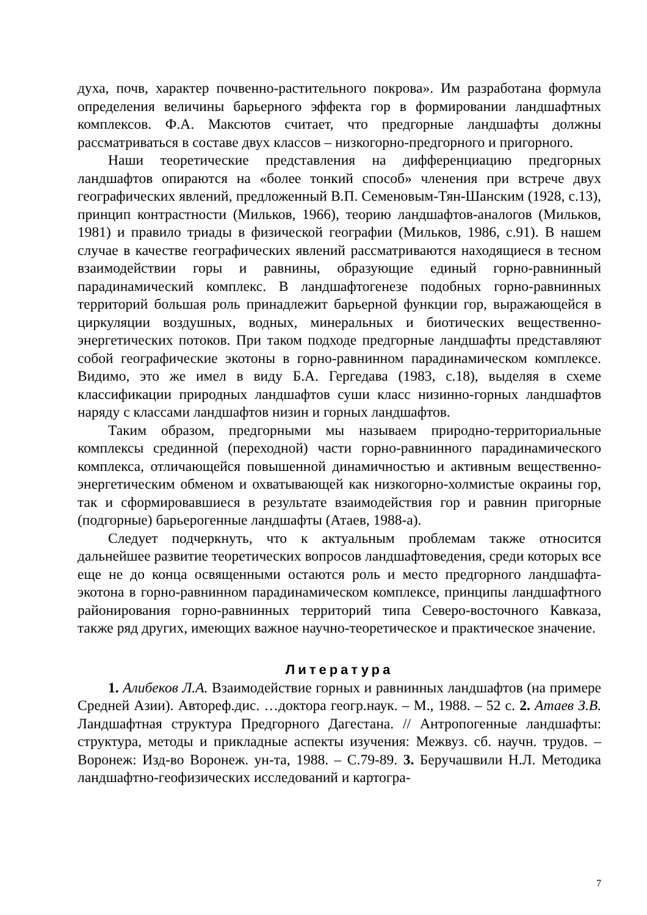духа, почв, характер почвенно-растительного покрова». Им разработана формула определения величины барьерного эффекта гор в формировании ландшафтных комплексов. Ф.А. Максютов считает, что предгорные ландшафты должны рассматриваться в составе двух классов – низкогорно-предгорного и пригорного.
Наши теоретические представления на дифференциацию предгорных ландшафтов опираются на «более тонкий способ» членения при встрече двух географических явлений, предложенный В.П. Семеновым-Тян-Шанским (1928, с.13), принцип контрастности (Мильков, 1966), теорию ландшафтов-аналогов (Мильков, 1981) и правило триады в физической географии (Мильков, 1986, с.91). В нашем случае в качестве географических явлений рассматриваются находящиеся в тесном взаимодействии горы и равнины, образующие единый горно-равнинный парадинамический комплекс. В ландшафтогенезе подобных горно-равнинных территорий большая роль принадлежит барьерной функции гор, выражающейся в циркуляции воздушных, водных, минеральных и биотических вещественно-энергетических потоков. При таком подходе предгорные ландшафты представляют собой географические экотоны в горно-равнинном парадинамическом комплексе. Видимо, это же имел в виду Б.А. Гергедава (1983, с.18), выделяя в схеме классификации природных ландшафтов суши класс низинно-горных ландшафтов наряду с классами ландшафтов низин и горных ландшафтов.
Таким образом, предгорными мы называем природно-территориальные комплексы срединной (переходной) части горно-равнинного парадинамического комплекса, отличающейся повышенной динамичностью и активным вещественно-энергетическим обменом и охватывающей как низкогорно-холмистые окраины гор, так и сформировавшиеся в результате взаимодействия гор и равнин пригорные (подгорные) барьерогенные ландшафты (Атаев, 1988-а).
Следует подчеркнуть, что к актуальным проблемам также относится дальнейшее развитие теоретических вопросов ландшафтоведения, среди которых все еще не до конца освященными остаются роль и место предгорного ландшафта-экотона в горно-равнинном парадинамическом комплексе, принципы ландшафтного районирования горно-равнинных территорий типа Северо-восточного Кавказа, также ряд других, имеющих важное научно-теоретическое и практическое значение.
Литература
1. Алибеков Л.А. Взаимодействие горных и равнинных ландшафтов (на примере Средней Азии). Автореф.дис. …доктора геогр.наук. – М., 1988. – 52 с. 2. Атаев З.В. Ландшафтная структура Предгорного Дагестана. // Антропогенные ландшафты: структура, методы и прикладные аспекты изучения: Межвуз. сб. научн. трудов. – Воронеж: Изд-во Воронеж. ун-та, 1988. – С.79-89. 3. Беручашвили Н.Л. Методика ландшафтно-геофизических исследований и картогра-
7